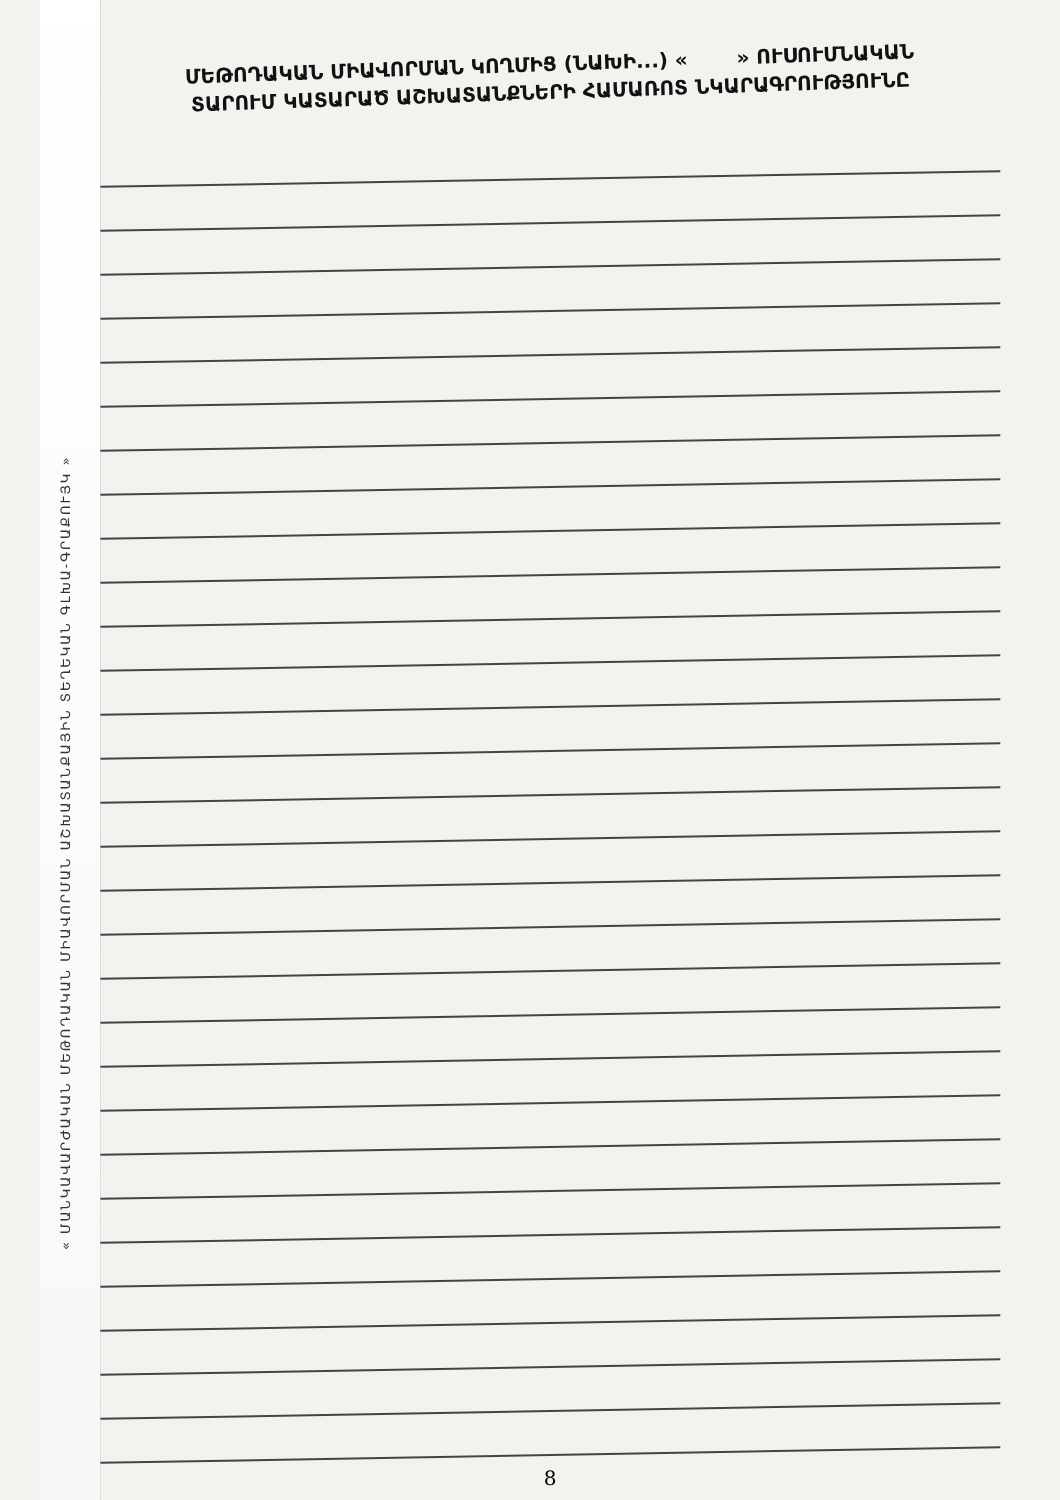« ՄԱՆԿԱՎԱՐԺԱԿԱՆ ՄԵԹՈԴԱԿԱՆ ՄԻԱՎՈՐՄԱՆ ԱՇԽԱՏԱՆՔԱՅԻՆ ՏԵՂԵԿԱՆ ԳԼԽԱ-ԳՐԱՔՈՒՅԿ »
ՄԵԹՈԴԱԿԱՆ ՄԻԱՎՈՐՄԱՆ ԿՈՂՄԻՑ (ՆԱԽԻ...) « » ՈՒՍՈՒՄՆԱԿԱՆ
ՏԱՐՈՒՄ ԿԱՏԱՐԱԾ ԱՇԽԱՏԱՆՔՆԵՐԻ ՀԱՄԱՌՈՏ ՆԿԱՐԱԳՐՈՒԹՅՈՒՆԸ
8